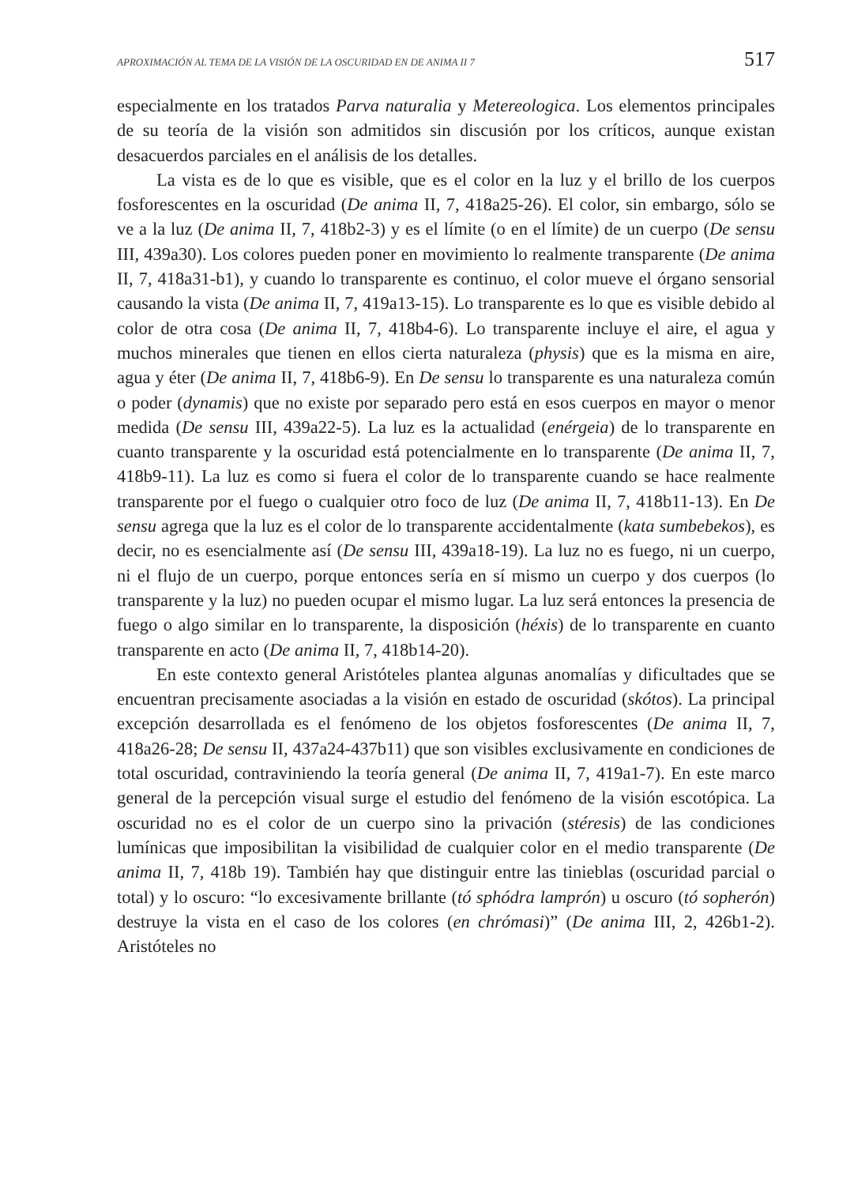APROXIMACIÓN AL TEMA DE LA VISIÓN DE LA OSCURIDAD EN DE ANIMA II 7 517
especialmente en los tratados Parva naturalia y Metereologica. Los elementos principales de su teoría de la visión son admitidos sin discusión por los críticos, aunque existan desacuerdos parciales en el análisis de los detalles.
La vista es de lo que es visible, que es el color en la luz y el brillo de los cuerpos fosforescentes en la oscuridad (De anima II, 7, 418a25-26). El color, sin embargo, sólo se ve a la luz (De anima II, 7, 418b2-3) y es el límite (o en el límite) de un cuerpo (De sensu III, 439a30). Los colores pueden poner en movimiento lo realmente transparente (De anima II, 7, 418a31-b1), y cuando lo transparente es continuo, el color mueve el órgano sensorial causando la vista (De anima II, 7, 419a13-15). Lo transparente es lo que es visible debido al color de otra cosa (De anima II, 7, 418b4-6). Lo transparente incluye el aire, el agua y muchos minerales que tienen en ellos cierta naturaleza (physis) que es la misma en aire, agua y éter (De anima II, 7, 418b6-9). En De sensu lo transparente es una naturaleza común o poder (dynamis) que no existe por separado pero está en esos cuerpos en mayor o menor medida (De sensu III, 439a22-5). La luz es la actualidad (enérgeia) de lo transparente en cuanto transparente y la oscuridad está potencialmente en lo transparente (De anima II, 7, 418b9-11). La luz es como si fuera el color de lo transparente cuando se hace realmente transparente por el fuego o cualquier otro foco de luz (De anima II, 7, 418b11-13). En De sensu agrega que la luz es el color de lo transparente accidentalmente (kata sumbebekos), es decir, no es esencialmente así (De sensu III, 439a18-19). La luz no es fuego, ni un cuerpo, ni el flujo de un cuerpo, porque entonces sería en sí mismo un cuerpo y dos cuerpos (lo transparente y la luz) no pueden ocupar el mismo lugar. La luz será entonces la presencia de fuego o algo similar en lo transparente, la disposición (héxis) de lo transparente en cuanto transparente en acto (De anima II, 7, 418b14-20).
En este contexto general Aristóteles plantea algunas anomalías y dificultades que se encuentran precisamente asociadas a la visión en estado de oscuridad (skótos). La principal excepción desarrollada es el fenómeno de los objetos fosforescentes (De anima II, 7, 418a26-28; De sensu II, 437a24-437b11) que son visibles exclusivamente en condiciones de total oscuridad, contraviniendo la teoría general (De anima II, 7, 419a1-7). En este marco general de la percepción visual surge el estudio del fenómeno de la visión escotópica. La oscuridad no es el color de un cuerpo sino la privación (stéresis) de las condiciones lumínicas que imposibilitan la visibilidad de cualquier color en el medio transparente (De anima II, 7, 418b 19). También hay que distinguir entre las tinieblas (oscuridad parcial o total) y lo oscuro: “lo excesivamente brillante (tó sphódra lamprón) u oscuro (tó sopherón) destruye la vista en el caso de los colores (en chrómasi)” (De anima III, 2, 426b1-2). Aristóteles no